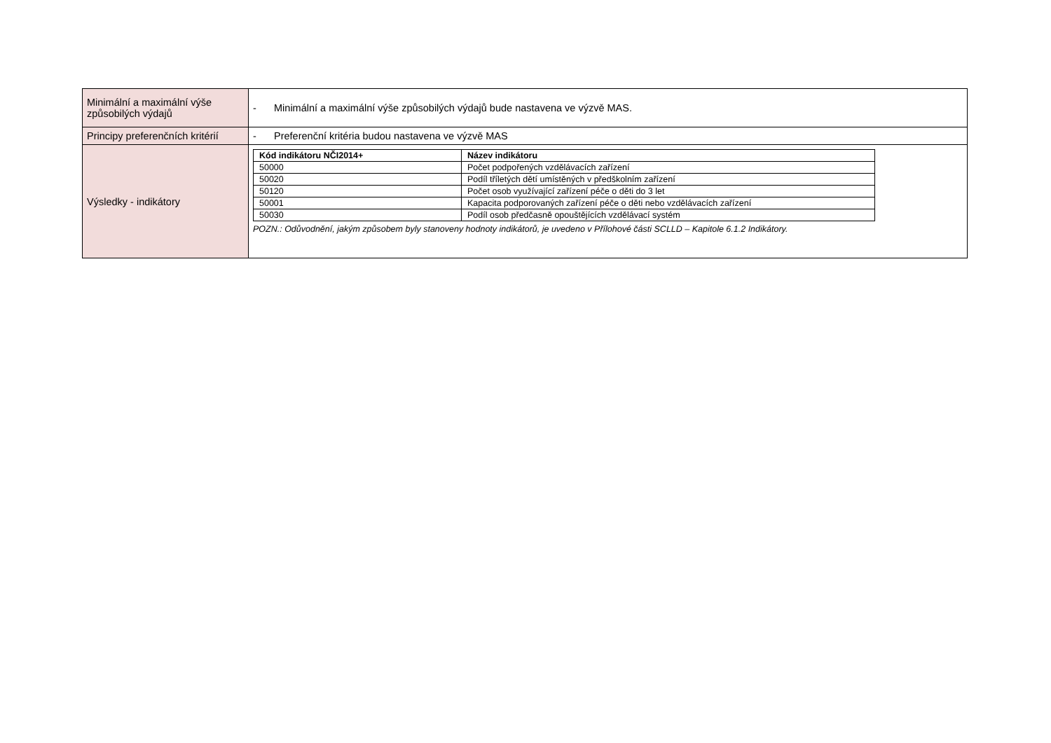| Minimální a maximální výše způsobilých výdajů | - Minimální a maximální výše způsobilých výdajů bude nastavena ve výzvě MAS. |
| Principy preferenčních kritérií | - Preferenční kritéria budou nastavena ve výzvě MAS |
| Výsledky - indikátory | / Kód indikátoru NČI2014+ / Název indikátoru / / --- / --- / / 50000 / Počet podpořených vzdělávacích zařízení / / 50020 / Podíl tříletých dětí umístěných v předškolním zařízení / / 50120 / Počet osob využívající zařízení péče o děti do 3 let / / 50001 / Kapacita podporovaných zařízení péče o děti nebo vzdělávacích zařízení / / 50030 / Podíl osob předčasně opouštějících vzdělávací systém / POZN.: Odůvodnění, jakým způsobem byly stanoveny hodnoty indikátorů, je uvedeno v Přílohové části SCLLD – Kapitole 6.1.2 Indikátory. |